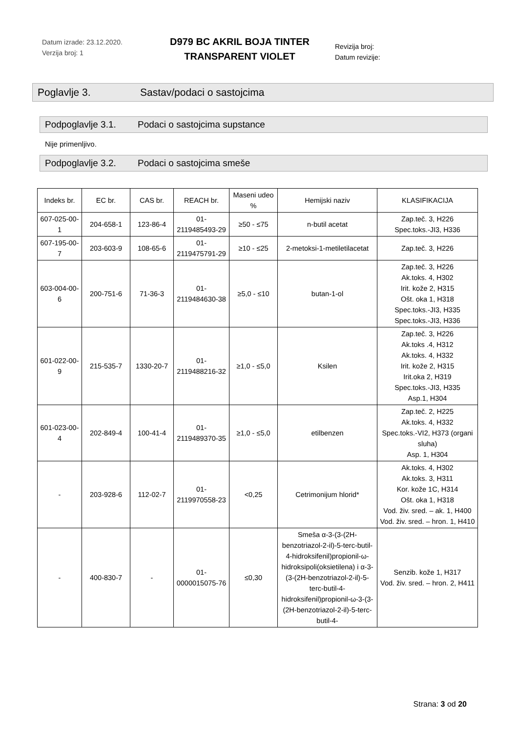Datum izrade: 23.12.2020.
Verzija broj: 1
D979 BC AKRIL BOJA TINTER
TRANSPARENT VIOLET
Revizija broj:
Datum revizije:
Poglavlje 3. Sastav/podaci o sastojcima
Podpoglavlje 3.1. Podaci o sastojcima supstance
Nije primenljivo.
Podpoglavlje 3.2. Podaci o sastojcima smeše
| Indeks br. | EC br. | CAS br. | REACH br. | Maseni udeo % | Hemijski naziv | KLASIFIKACIJA |
| --- | --- | --- | --- | --- | --- | --- |
| 607-025-00-1 | 204-658-1 | 123-86-4 | 01-2119485493-29 | ≥50 - ≤75 | n-butil acetat | Zap.teč. 3, H226 Spec.toks.-JI3, H336 |
| 607-195-00-7 | 203-603-9 | 108-65-6 | 01-2119475791-29 | ≥10 - ≤25 | 2-metoksi-1-metiletilacetat | Zap.teč. 3, H226 |
| 603-004-00-6 | 200-751-6 | 71-36-3 | 01-2119484630-38 | ≥5,0 - ≤10 | butan-1-ol | Zap.teč. 3, H226 Ak.toks. 4, H302 Irit. kože 2, H315 Ošt. oka 1, H318 Spec.toks.-JI3, H335 Spec.toks.-JI3, H336 |
| 601-022-00-9 | 215-535-7 | 1330-20-7 | 01-2119488216-32 | ≥1,0 - ≤5,0 | Ksilen | Zap.teč. 3, H226 Ak.toks .4, H312 Ak.toks. 4, H332 Irit. kože 2, H315 Irit.oka 2, H319 Spec.toks.-JI3, H335 Asp.1, H304 |
| 601-023-00-4 | 202-849-4 | 100-41-4 | 01-2119489370-35 | ≥1,0 - ≤5,0 | etilbenzen | Zap.teč. 2, H225 Ak.toks. 4, H332 Spec.toks.-VI2, H373 (organi sluha) Asp. 1, H304 |
| - | 203-928-6 | 112-02-7 | 01-2119970558-23 | <0,25 | Cetrimonijum hlorid* | Ak.toks. 4, H302 Ak.toks. 3, H311 Kor. kože 1C, H314 Ošt. oka 1, H318 Vod. živ. sred. – ak. 1, H400 Vod. živ. sred. – hron. 1, H410 |
| - | 400-830-7 | - | 01-0000015075-76 | ≤0,30 | Smeša α-3-(3-(2H-benzotriazol-2-il)-5-terc-butil-4-hidroksifenil)propionil-ω-hidroksipoli(oksietilena) i α-3-(3-(2H-benzotriazol-2-il)-5-terc-butil-4-hidroksifenil)propionil-ω-3-(3-(2H-benzotriazol-2-il)-5-terc-butil-4- | Senzib. kože 1, H317 Vod. živ. sred. – hron. 2, H411 |
Strana: 3 od 20